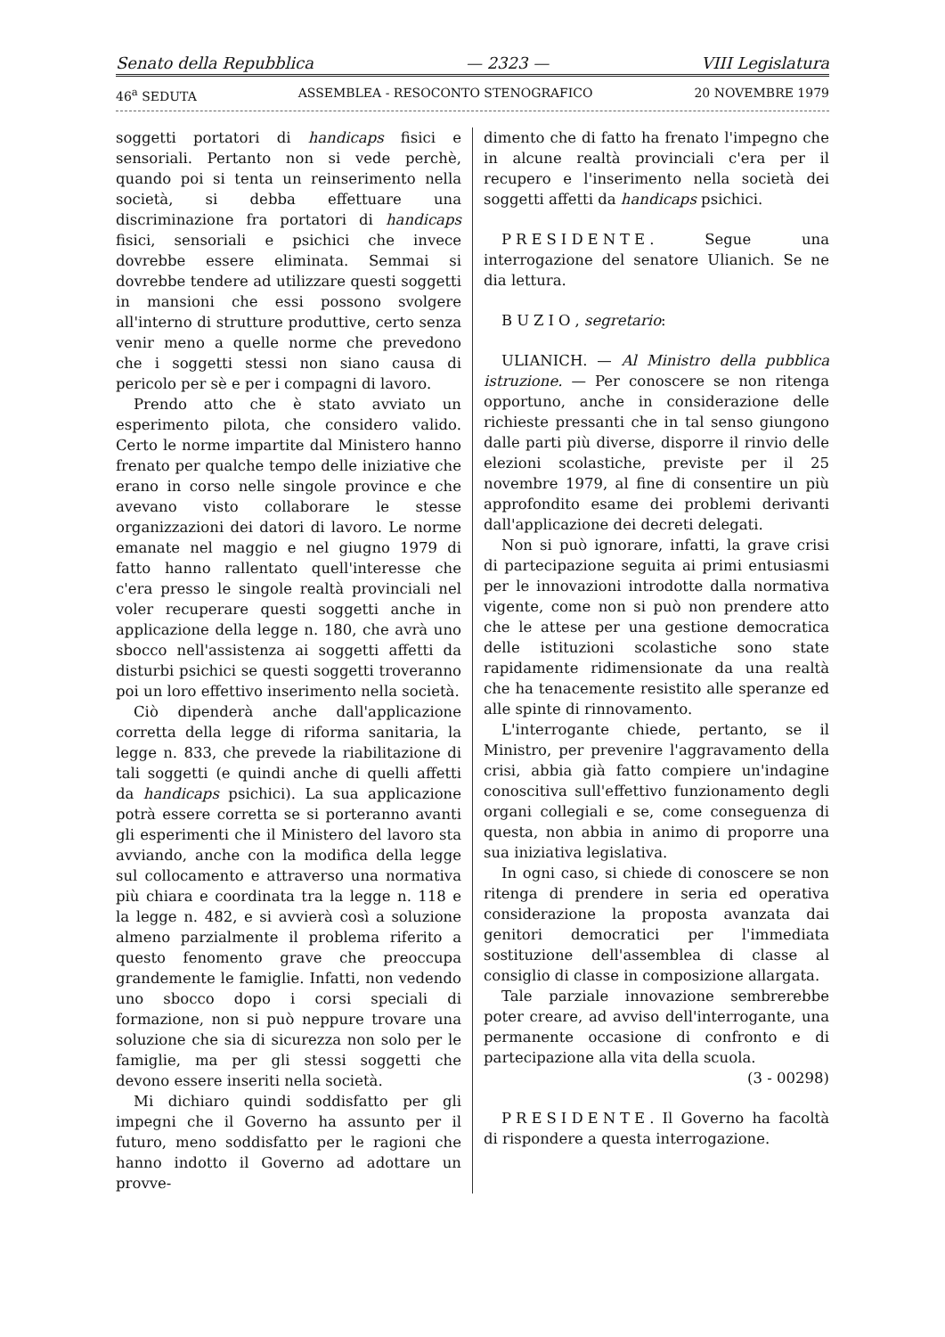Senato della Repubblica — 2323 — VIII Legislatura
46<sup>a</sup> SEDUTA ASSEMBLEA - RESOCONTO STENOGRAFICO 20 NOVEMBRE 1979
soggetti portatori di handicaps fisici e sensoriali. Pertanto non si vede perchè, quando poi si tenta un reinserimento nella società, si debba effettuare una discriminazione fra portatori di handicaps fisici, sensoriali e psichici che invece dovrebbe essere eliminata. Semmai si dovrebbe tendere ad utilizzare questi soggetti in mansioni che essi possono svolgere all'interno di strutture produttive, certo senza venir meno a quelle norme che prevedono che i soggetti stessi non siano causa di pericolo per sè e per i compagni di lavoro.
Prendo atto che è stato avviato un esperimento pilota, che considero valido. Certo le norme impartite dal Ministero hanno frenato per qualche tempo delle iniziative che erano in corso nelle singole province e che avevano visto collaborare le stesse organizzazioni dei datori di lavoro. Le norme emanate nel maggio e nel giugno 1979 di fatto hanno rallentato quell'interesse che c'era presso le singole realtà provinciali nel voler recuperare questi soggetti anche in applicazione della legge n. 180, che avrà uno sbocco nell'assistenza ai soggetti affetti da disturbi psichici se questi soggetti troveranno poi un loro effettivo inserimento nella società.
Ciò dipenderà anche dall'applicazione corretta della legge di riforma sanitaria, la legge n. 833, che prevede la riabilitazione di tali soggetti (e quindi anche di quelli affetti da handicaps psichici). La sua applicazione potrà essere corretta se si porteranno avanti gli esperimenti che il Ministero del lavoro sta avviando, anche con la modifica della legge sul collocamento e attraverso una normativa più chiara e coordinata tra la legge n. 118 e la legge n. 482, e si avvierà così a soluzione almeno parzialmente il problema riferito a questo fenomento grave che preoccupa grandemente le famiglie. Infatti, non vedendo uno sbocco dopo i corsi speciali di formazione, non si può neppure trovare una soluzione che sia di sicurezza non solo per le famiglie, ma per gli stessi soggetti che devono essere inseriti nella società.
Mi dichiaro quindi soddisfatto per gli impegni che il Governo ha assunto per il futuro, meno soddisfatto per le ragioni che hanno indotto il Governo ad adottare un provve-
dimento che di fatto ha frenato l'impegno che in alcune realtà provinciali c'era per il recupero e l'inserimento nella società dei soggetti affetti da handicaps psichici.
PRESIDENTE. Segue una interrogazione del senatore Ulianich. Se ne dia lettura.
BUZIO, segretario:
ULIANICH. — Al Ministro della pubblica istruzione. — Per conoscere se non ritenga opportuno, anche in considerazione delle richieste pressanti che in tal senso giungono dalle parti più diverse, disporre il rinvio delle elezioni scolastiche, previste per il 25 novembre 1979, al fine di consentire un più approfondito esame dei problemi derivanti dall'applicazione dei decreti delegati.
Non si può ignorare, infatti, la grave crisi di partecipazione seguita ai primi entusiasmi per le innovazioni introdotte dalla normativa vigente, come non si può non prendere atto che le attese per una gestione democratica delle istituzioni scolastiche sono state rapidamente ridimensionate da una realtà che ha tenacemente resistito alle speranze ed alle spinte di rinnovamento.
L'interrogante chiede, pertanto, se il Ministro, per prevenire l'aggravamento della crisi, abbia già fatto compiere un'indagine conoscitiva sull'effettivo funzionamento degli organi collegiali e se, come conseguenza di questa, non abbia in animo di proporre una sua iniziativa legislativa.
In ogni caso, si chiede di conoscere se non ritenga di prendere in seria ed operativa considerazione la proposta avanzata dai genitori democratici per l'immediata sostituzione dell'assemblea di classe al consiglio di classe in composizione allargata.
Tale parziale innovazione sembrerebbe poter creare, ad avviso dell'interrogante, una permanente occasione di confronto e di partecipazione alla vita della scuola.
(3 - 00298)
PRESIDENTE. Il Governo ha facoltà di rispondere a questa interrogazione.